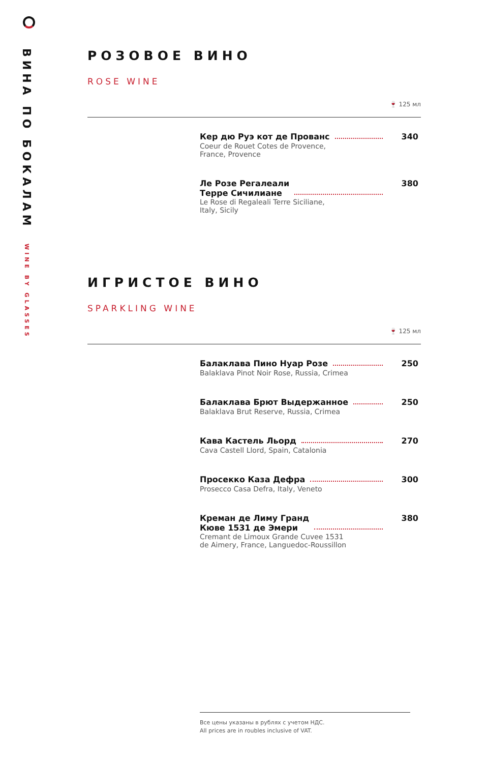ВИНА ПО БОКАЛАМ WINE BY GLASSES
РОЗОВОЕ ВИНО
ROSE WINE
🍷 125 мл
Кер дю Руэ кот де Прованс 340
Coeur de Rouet Cotes de Provence,
France, Provence
Ле Розе Регалеали
Терре Сичилиане 380
Le Rose di Regaleali Terre Siciliane,
Italy, Sicily
ИГРИСТОЕ ВИНО
SPARKLING WINE
🍷 125 мл
Балаклава Пино Нуар Розе 250
Balaklava Pinot Noir Rose, Russia, Crimea
Балаклава Брют Выдержанное 250
Balaklava Brut Reserve, Russia, Crimea
Кава Кастель Льорд 270
Cava Castell Llord, Spain, Catalonia
Просекко Каза Дефра 300
Prosecco Casa Defra, Italy, Veneto
Креман де Лиму Гранд
Кюве 1531 де Эмери 380
Cremant de Limoux Grande Cuvee 1531
de Aimery, France, Languedoc-Roussillon
Все цены указаны в рублях с учетом НДС.
All prices are in roubles inclusive of VAT.